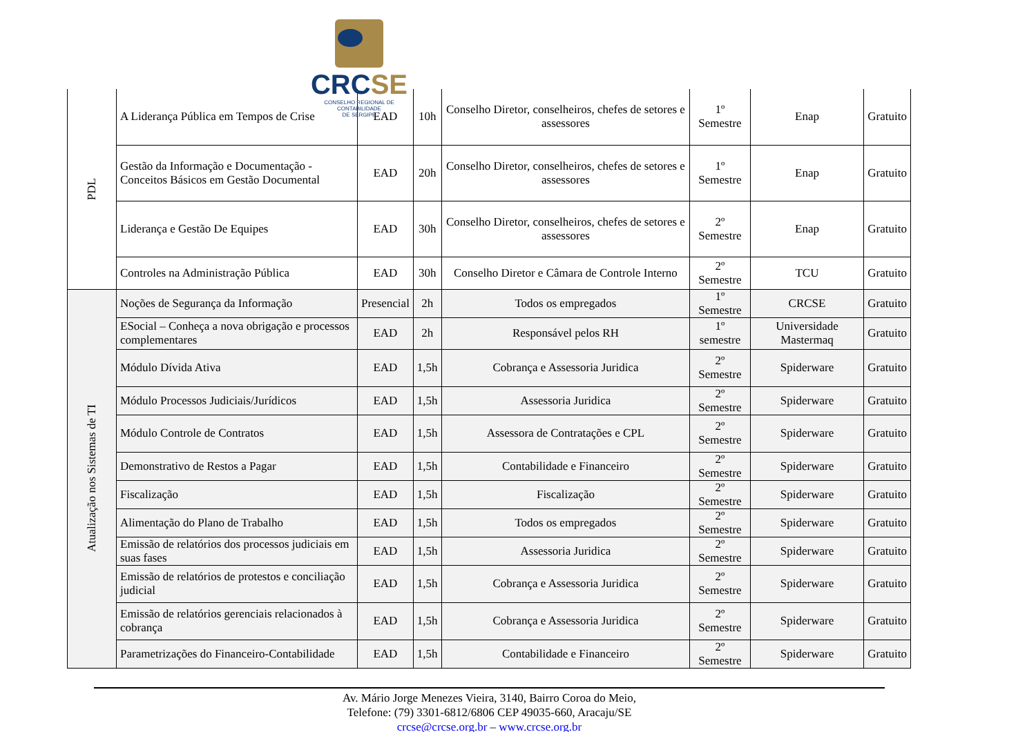CRCSE
CONSELHO REGIONAL DE CONTABILIDADE
DE SERGIPE
| PDL | A Liderança Pública em Tempos de Crise | EAD | 10h | Conselho Diretor, conselheiros, chefes de setores e assessores | 1º Semestre | Enap | Gratuito |
| | Gestão da Informação e Documentação - Conceitos Básicos em Gestão Documental | EAD | 20h | Conselho Diretor, conselheiros, chefes de setores e assessores | 1º Semestre | Enap | Gratuito |
| | Liderança e Gestão De Equipes | EAD | 30h | Conselho Diretor, conselheiros, chefes de setores e assessores | 2º Semestre | Enap | Gratuito |
| | Controles na Administração Pública | EAD | 30h | Conselho Diretor e Câmara de Controle Interno | 2º Semestre | TCU | Gratuito |
| Atualização nos Sistemas de TI | Noções de Segurança da Informação | Presencial | 2h | Todos os empregados | 1º Semestre | CRCSE | Gratuito |
| | ESocial – Conheça a nova obrigação e processos complementares | EAD | 2h | Responsável pelos RH | 1º semestre | Universidade Mastermaq | Gratuito |
| | Módulo Dívida Ativa | EAD | 1,5h | Cobrança e Assessoria Juridica | 2º Semestre | Spiderware | Gratuito |
| | Módulo Processos Judiciais/Jurídicos | EAD | 1,5h | Assessoria Juridica | 2º Semestre | Spiderware | Gratuito |
| | Módulo Controle de Contratos | EAD | 1,5h | Assessora de Contratações e CPL | 2º Semestre | Spiderware | Gratuito |
| | Demonstrativo de Restos a Pagar | EAD | 1,5h | Contabilidade e Financeiro | 2º Semestre | Spiderware | Gratuito |
| | Fiscalização | EAD | 1,5h | Fiscalização | 2º Semestre | Spiderware | Gratuito |
| | Alimentação do Plano de Trabalho | EAD | 1,5h | Todos os empregados | 2º Semestre | Spiderware | Gratuito |
| | Emissão de relatórios dos processos judiciais em suas fases | EAD | 1,5h | Assessoria Juridica | 2º Semestre | Spiderware | Gratuito |
| | Emissão de relatórios de protestos e conciliação judicial | EAD | 1,5h | Cobrança e Assessoria Juridica | 2º Semestre | Spiderware | Gratuito |
| | Emissão de relatórios gerenciais relacionados à cobrança | EAD | 1,5h | Cobrança e Assessoria Juridica | 2º Semestre | Spiderware | Gratuito |
| | Parametrizações do Financeiro-Contabilidade | EAD | 1,5h | Contabilidade e Financeiro | 2º Semestre | Spiderware | Gratuito |
Av. Mário Jorge Menezes Vieira, 3140, Bairro Coroa do Meio,
Telefone: (79) 3301-6812/6806 CEP 49035-660, Aracaju/SE
crcse@crcse.org.br – www.crcse.org.br